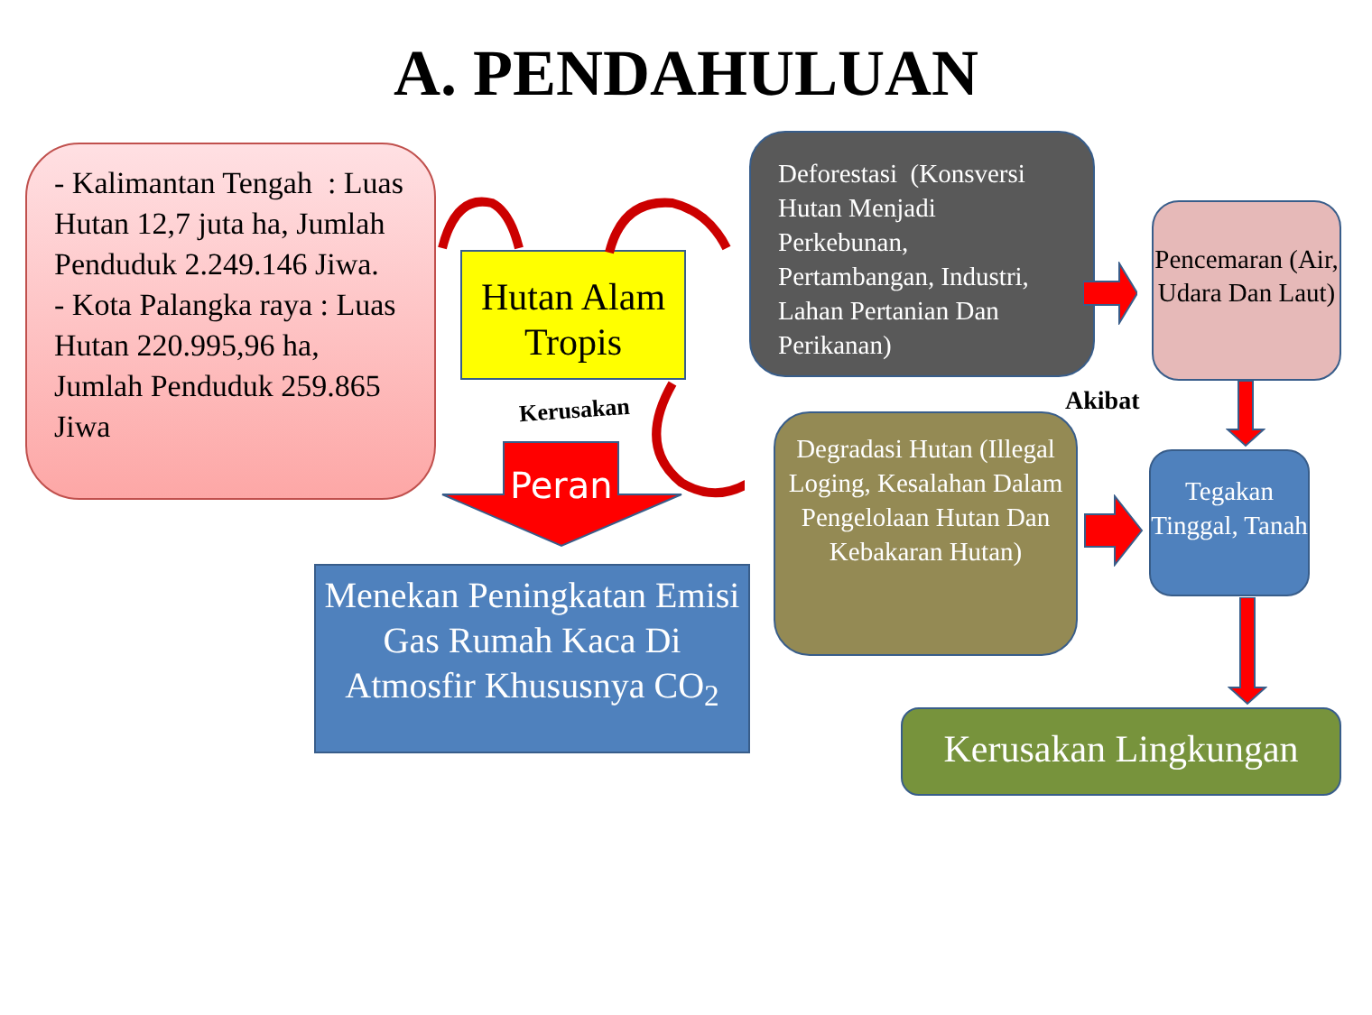A. PENDAHULUAN
- Kalimantan Tengah : Luas Hutan 12,7 juta ha, Jumlah Penduduk 2.249.146 Jiwa.
- Kota Palangka raya : Luas Hutan 220.995,96 ha, Jumlah Penduduk 259.865 Jiwa
Hutan Alam Tropis
Deforestasi (Konsversi Hutan Menjadi Perkebunan, Pertambangan, Industri, Lahan Pertanian Dan Perikanan)
Pencemaran (Air, Udara Dan Laut)
Akibat
Kerusakan
Peran
Menekan Peningkatan Emisi Gas Rumah Kaca Di Atmosfir Khususnya CO<sub>2</sub>
Degradasi Hutan (Illegal Loging, Kesalahan Dalam Pengelolaan Hutan Dan Kebakaran Hutan)
Tegakan Tinggal, Tanah
Kerusakan Lingkungan